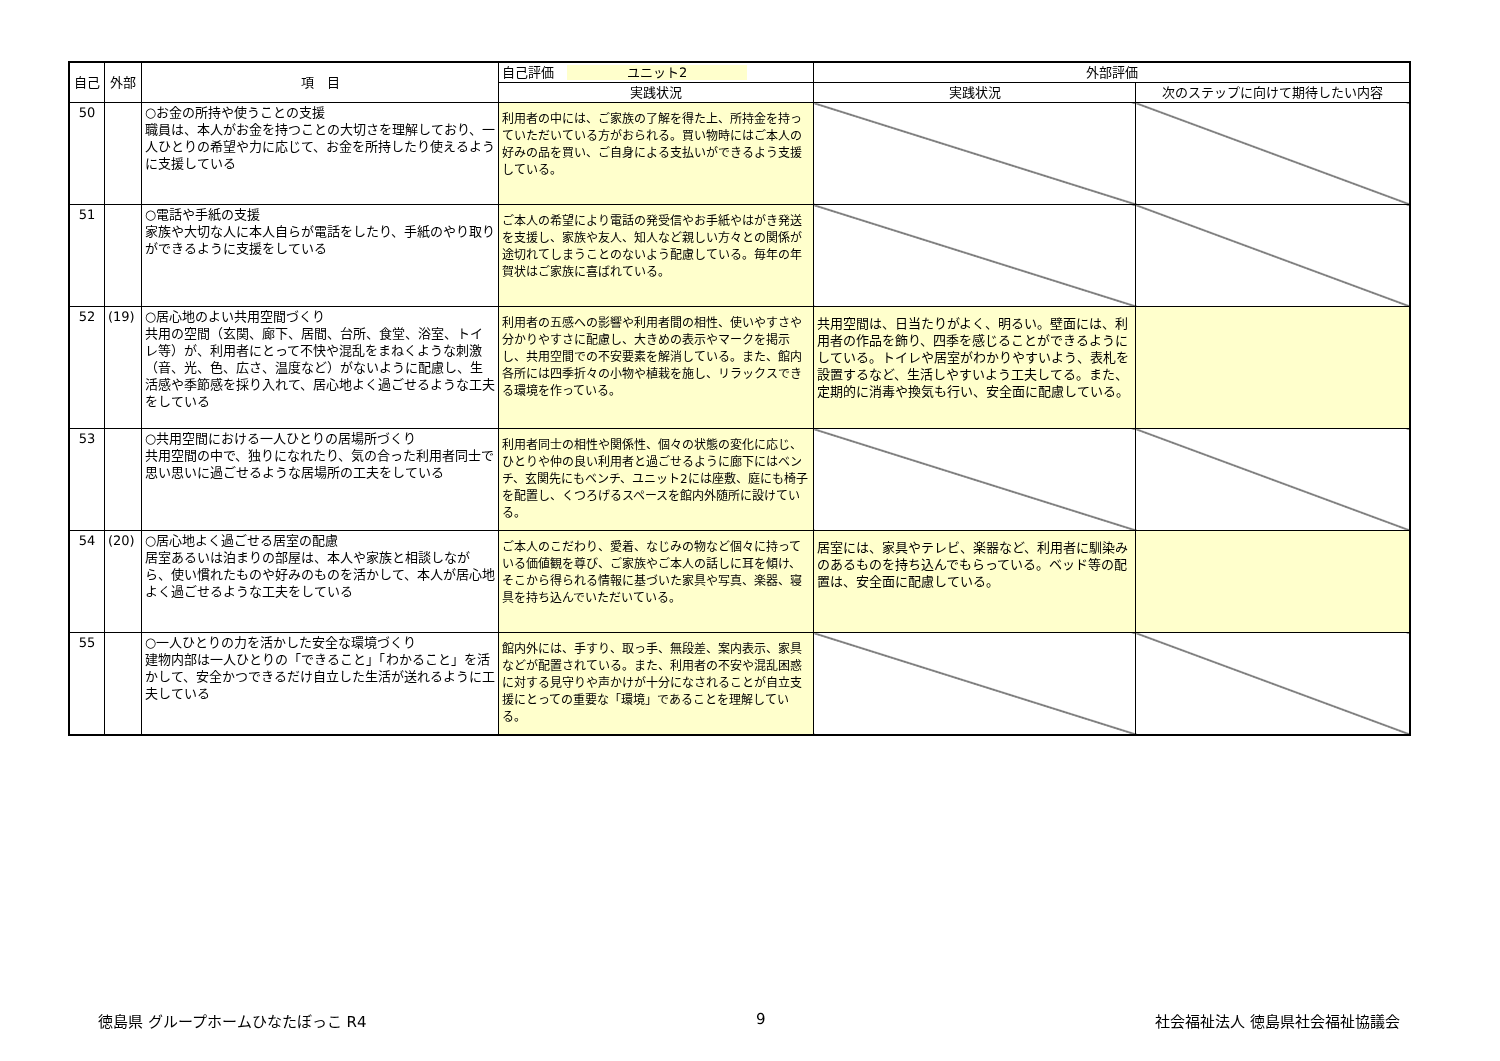| 自己 | 外部 | 項 目 | 自己評価 ユニット2 | 外部評価 | |
| --- | --- | --- | --- | --- | --- |
| | | | 実践状況 | 実践状況 | 次のステップに向けて期待したい内容 |
| 50 | | ○お金の所持や使うことの支援 職員は、本人がお金を持つことの大切さを理解しており、一人ひとりの希望や力に応じて、お金を所持したり使えるように支援している | 利用者の中には、ご家族の了解を得た上、所持金を持っていただいている方がおられる。買い物時にはご本人の好みの品を買い、ご自身による支払いができるよう支援している。 | | |
| 51 | | ○電話や手紙の支援 家族や大切な人に本人自らが電話をしたり、手紙のやり取りができるように支援をしている | ご本人の希望により電話の発受信やお手紙やはがき発送を支援し、家族や友人、知人など親しい方々との関係が途切れてしまうことのないよう配慮している。毎年の年賀状はご家族に喜ばれている。 | | |
| 52 | (19) | ○居心地のよい共用空間づくり 共用の空間（玄関、廊下、居間、台所、食堂、浴室、トイレ等）が、利用者にとって不快や混乱をまねくような刺激（音、光、色、広さ、温度など）がないように配慮し、生活感や季節感を採り入れて、居心地よく過ごせるような工夫をしている | 利用者の五感への影響や利用者間の相性、使いやすさや分かりやすさに配慮し、大きめの表示やマークを掲示し、共用空間での不安要素を解消している。また、館内各所には四季折々の小物や植栽を施し、リラックスできる環境を作っている。 | 共用空間は、日当たりがよく、明るい。壁面には、利用者の作品を飾り、四季を感じることができるようにしている。トイレや居室がわかりやすいよう、表札を設置するなど、生活しやすいよう工夫してる。また、定期的に消毒や換気も行い、安全面に配慮している。 | |
| 53 | | ○共用空間における一人ひとりの居場所づくり 共用空間の中で、独りになれたり、気の合った利用者同士で思い思いに過ごせるような居場所の工夫をしている | 利用者同士の相性や関係性、個々の状態の変化に応じ、ひとりや仲の良い利用者と過ごせるように廊下にはベンチ、玄関先にもベンチ、ユニット2には座敷、庭にも椅子を配置し、くつろげるスペースを館内外随所に設けている。 | | |
| 54 | (20) | ○居心地よく過ごせる居室の配慮 居室あるいは泊まりの部屋は、本人や家族と相談しながら、使い慣れたものや好みのものを活かして、本人が居心地よく過ごせるような工夫をしている | ご本人のこだわり、愛着、なじみの物など個々に持っている価値観を尊び、ご家族やご本人の話しに耳を傾け、そこから得られる情報に基づいた家具や写真、楽器、寝具を持ち込んでいただいている。 | 居室には、家具やテレビ、楽器など、利用者に馴染みのあるものを持ち込んでもらっている。ベッド等の配置は、安全面に配慮している。 | |
| 55 | | ○一人ひとりの力を活かした安全な環境づくり 建物内部は一人ひとりの「できること」「わかること」を活かして、安全かつできるだけ自立した生活が送れるように工夫している | 館内外には、手すり、取っ手、無段差、案内表示、家具などが配置されている。また、利用者の不安や混乱困惑に対する見守りや声かけが十分になされることが自立支援にとっての重要な「環境」であることを理解している。 | | |
徳島県 グループホームひなたぼっこ R4 9 社会福祉法人 徳島県社会福祉協議会